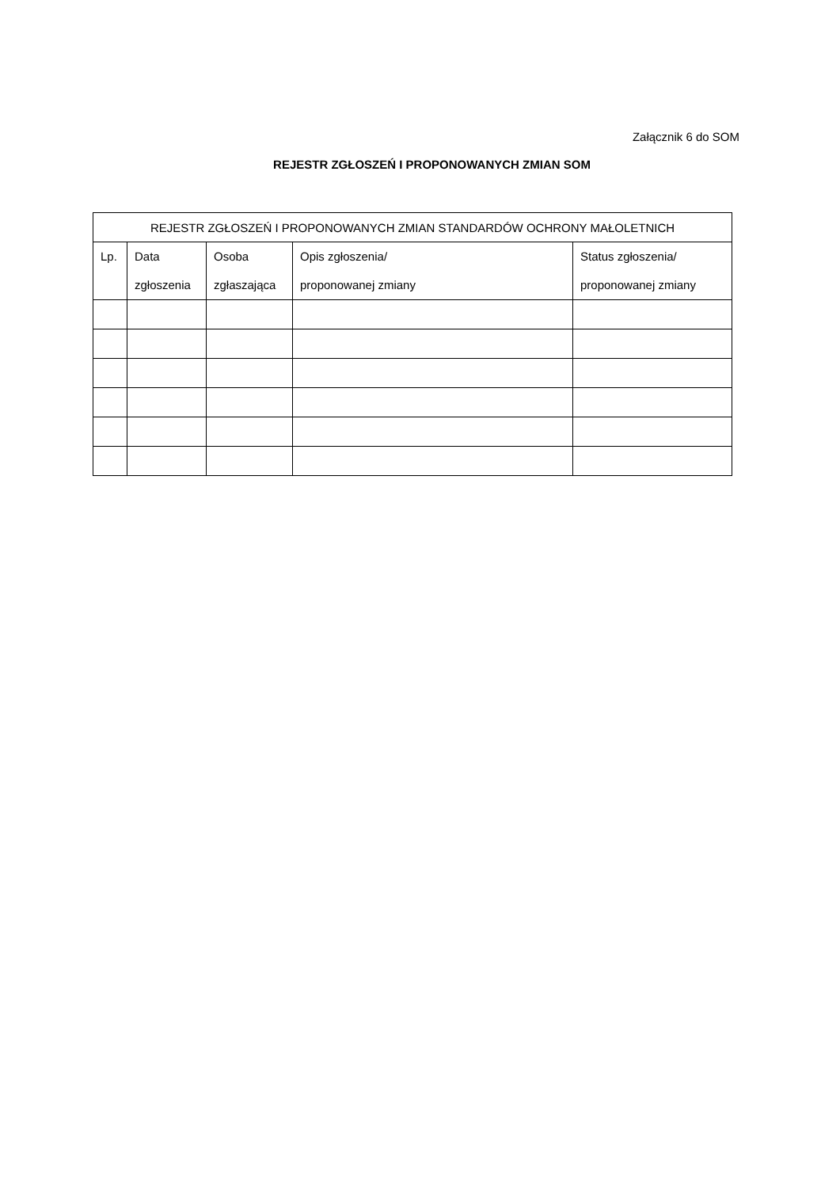Załącznik 6 do SOM
REJESTR ZGŁOSZEŃ I PROPONOWANYCH ZMIAN SOM
| REJESTR ZGŁOSZEŃ I PROPONOWANYCH ZMIAN STANDARDÓW OCHRONY MAŁOLETNICH | | | | |
| --- | --- | --- | --- | --- |
| Lp. | Data zgłoszenia | Osoba zgłaszająca | Opis zgłoszenia/ proponowanej zmiany | Status zgłoszenia/ proponowanej zmiany |